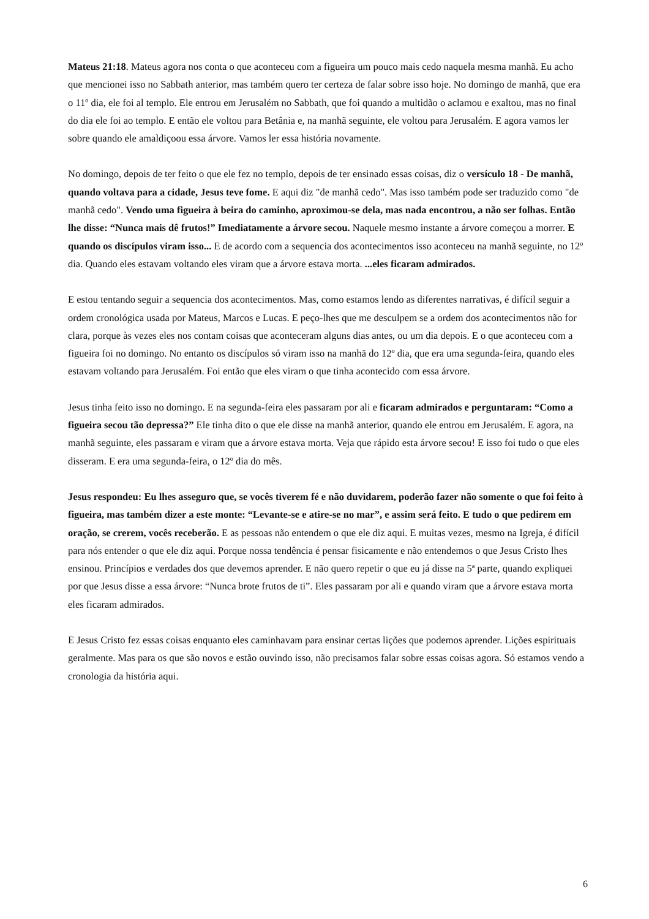Mateus 21:18. Mateus agora nos conta o que aconteceu com a figueira um pouco mais cedo naquela mesma manhã. Eu acho que mencionei isso no Sabbath anterior, mas também quero ter certeza de falar sobre isso hoje. No domingo de manhã, que era o 11º dia, ele foi al templo. Ele entrou em Jerusalém no Sabbath, que foi quando a multidão o aclamou e exaltou, mas no final do dia ele foi ao templo. E então ele voltou para Betânia e, na manhã seguinte, ele voltou para Jerusalém. E agora vamos ler sobre quando ele amaldiçoou essa árvore. Vamos ler essa história novamente.
No domingo, depois de ter feito o que ele fez no templo, depois de ter ensinado essas coisas, diz o versículo 18 - De manhã, quando voltava para a cidade, Jesus teve fome. E aqui diz "de manhã cedo". Mas isso também pode ser traduzido como "de manhã cedo". Vendo uma figueira à beira do caminho, aproximou-se dela, mas nada encontrou, a não ser folhas. Então lhe disse: “Nunca mais dê frutos!” Imediatamente a árvore secou. Naquele mesmo instante a árvore começou a morrer. E quando os discípulos viram isso... E de acordo com a sequencia dos acontecimentos isso aconteceu na manhã seguinte, no 12º dia. Quando eles estavam voltando eles viram que a árvore estava morta. ...eles ficaram admirados.
E estou tentando seguir a sequencia dos acontecimentos. Mas, como estamos lendo as diferentes narrativas, é difícil seguir a ordem cronológica usada por Mateus, Marcos e Lucas. E peço-lhes que me desculpem se a ordem dos acontecimentos não for clara, porque às vezes eles nos contam coisas que aconteceram alguns dias antes, ou um dia depois. E o que aconteceu com a figueira foi no domingo. No entanto os discípulos só viram isso na manhã do 12º dia, que era uma segunda-feira, quando eles estavam voltando para Jerusalém. Foi então que eles viram o que tinha acontecido com essa árvore.
Jesus tinha feito isso no domingo. E na segunda-feira eles passaram por ali e ficaram admirados e perguntaram: “Como a figueira secou tão depressa?” Ele tinha dito o que ele disse na manhã anterior, quando ele entrou em Jerusalém. E agora, na manhã seguinte, eles passaram e viram que a árvore estava morta. Veja que rápido esta árvore secou! E isso foi tudo o que eles disseram. E era uma segunda-feira, o 12º dia do mês.
Jesus respondeu: Eu lhes asseguro que, se vocês tiverem fé e não duvidarem, poderão fazer não somente o que foi feito à figueira, mas também dizer a este monte: “Levante-se e atire-se no mar”, e assim será feito. E tudo o que pedirem em oração, se crerem, vocês receberão. E as pessoas não entendem o que ele diz aqui. E muitas vezes, mesmo na Igreja, é difícil para nós entender o que ele diz aqui. Porque nossa tendência é pensar fisicamente e não entendemos o que Jesus Cristo lhes ensinou. Princípios e verdades dos que devemos aprender. E não quero repetir o que eu já disse na 5ª parte, quando expliquei por que Jesus disse a essa árvore: “Nunca brote frutos de ti”. Eles passaram por ali e quando viram que a árvore estava morta eles ficaram admirados.
E Jesus Cristo fez essas coisas enquanto eles caminhavam para ensinar certas lições que podemos aprender. Lições espirituais geralmente. Mas para os que são novos e estão ouvindo isso, não precisamos falar sobre essas coisas agora. Só estamos vendo a cronologia da história aqui.
6